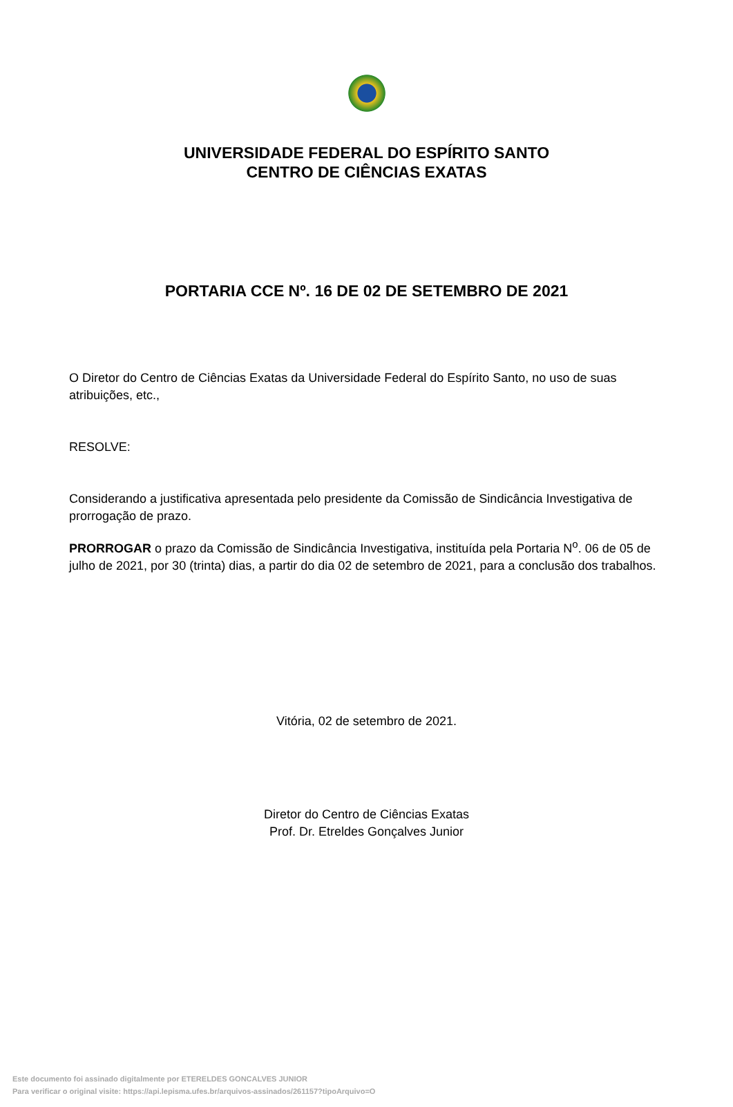UNIVERSIDADE FEDERAL DO ESPÍRITO SANTO
CENTRO DE CIÊNCIAS EXATAS
PORTARIA CCE Nº. 16 DE 02 DE SETEMBRO DE 2021
O Diretor do Centro de Ciências Exatas da Universidade Federal do Espírito Santo, no uso de suas atribuições, etc.,
RESOLVE:
Considerando a justificativa apresentada pelo presidente da Comissão de Sindicância Investigativa de prorrogação de prazo.
PRORROGAR o prazo da Comissão de Sindicância Investigativa, instituída pela Portaria N<sup>o</sup>. 06 de 05 de julho de 2021, por 30 (trinta) dias, a partir do dia 02 de setembro de 2021, para a conclusão dos trabalhos.
Vitória, 02 de setembro de 2021.
Diretor do Centro de Ciências Exatas
Prof. Dr. Etreldes Gonçalves Junior
Este documento foi assinado digitalmente por ETERELDES GONCALVES JUNIOR
Para verificar o original visite: https://api.lepisma.ufes.br/arquivos-assinados/261157?tipoArquivo=O